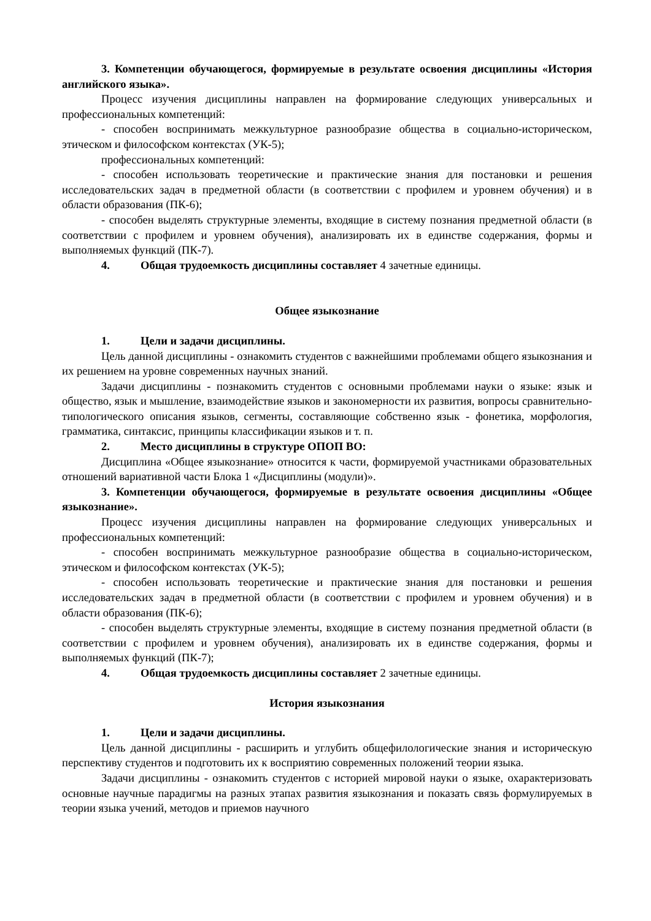3. Компетенции обучающегося, формируемые в результате освоения дисциплины «История английского языка».
Процесс изучения дисциплины направлен на формирование следующих универсальных и профессиональных компетенций:
- способен воспринимать межкультурное разнообразие общества в социально-историческом, этическом и философском контекстах (УК-5);
профессиональных компетенций:
- способен использовать теоретические и практические знания для постановки и решения исследовательских задач в предметной области (в соответствии с профилем и уровнем обучения) и в области образования (ПК-6);
- способен выделять структурные элементы, входящие в систему познания предметной области (в соответствии с профилем и уровнем обучения), анализировать их в единстве содержания, формы и выполняемых функций (ПК-7).
4. Общая трудоемкость дисциплины составляет 4 зачетные единицы.
Общее языкознание
1. Цели и задачи дисциплины.
Цель данной дисциплины - ознакомить студентов с важнейшими проблемами общего языкознания и их решением на уровне современных научных знаний.
Задачи дисциплины - познакомить студентов с основными проблемами науки о языке: язык и общество, язык и мышление, взаимодействие языков и закономерности их развития, вопросы сравнительно-типологического описания языков, сегменты, составляющие собственно язык - фонетика, морфология, грамматика, синтаксис, принципы классификации языков и т. п.
2. Место дисциплины в структуре ОПОП ВО:
Дисциплина «Общее языкознание» относится к части, формируемой участниками образовательных отношений вариативной части Блока 1 «Дисциплины (модули)».
3. Компетенции обучающегося, формируемые в результате освоения дисциплины «Общее языкознание».
Процесс изучения дисциплины направлен на формирование следующих универсальных и профессиональных компетенций:
- способен воспринимать межкультурное разнообразие общества в социально-историческом, этическом и философском контекстах (УК-5);
- способен использовать теоретические и практические знания для постановки и решения исследовательских задач в предметной области (в соответствии с профилем и уровнем обучения) и в области образования (ПК-6);
- способен выделять структурные элементы, входящие в систему познания предметной области (в соответствии с профилем и уровнем обучения), анализировать их в единстве содержания, формы и выполняемых функций (ПК-7);
4. Общая трудоемкость дисциплины составляет 2 зачетные единицы.
История языкознания
1. Цели и задачи дисциплины.
Цель данной дисциплины - расширить и углубить общефилологические знания и историческую перспективу студентов и подготовить их к восприятию современных положений теории языка.
Задачи дисциплины - ознакомить студентов с историей мировой науки о языке, охарактеризовать основные научные парадигмы на разных этапах развития языкознания и показать связь формулируемых в теории языка учений, методов и приемов научного